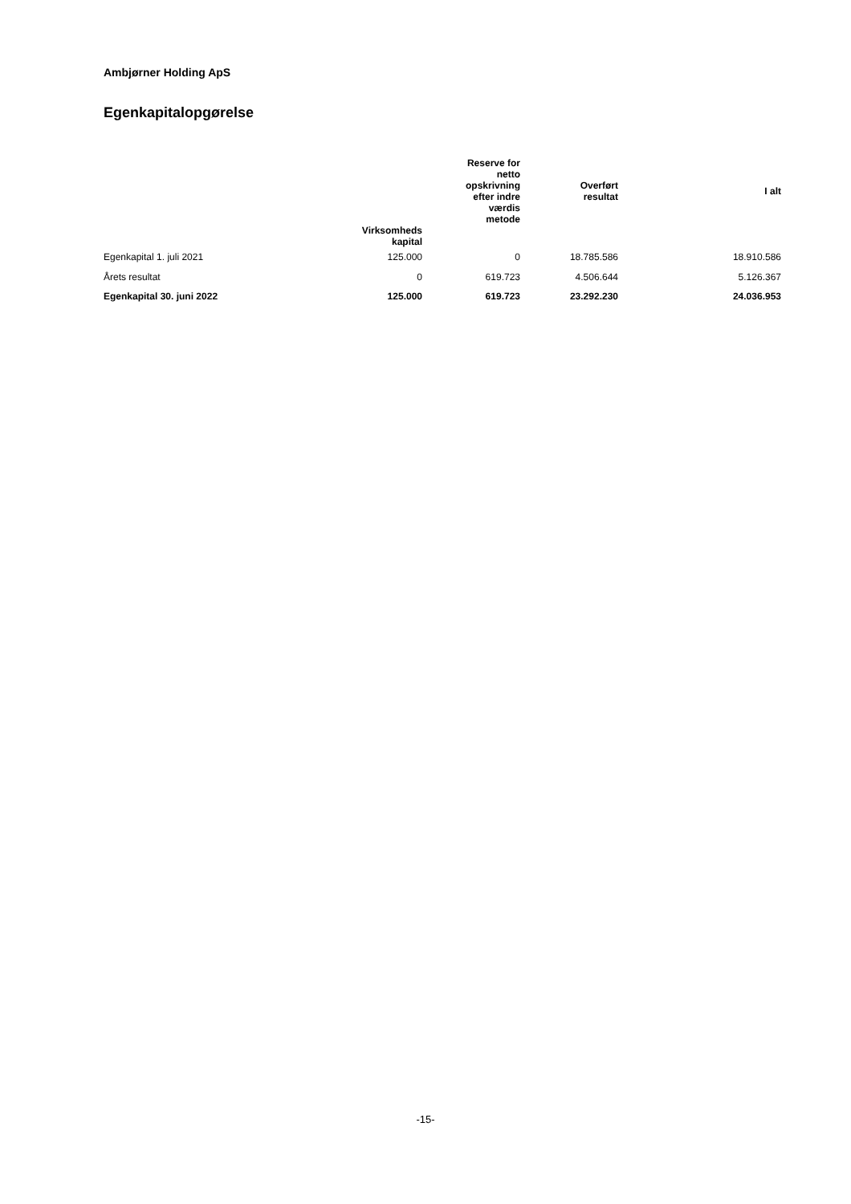Ambjørner Holding ApS
Egenkapitalopgørelse
| | | Reserve for netto opskrivning efter indre værdis metode | Overført resultat | I alt |
| --- | --- | --- | --- | --- |
| | Virksomheds kapital | | | |
| Egenkapital 1. juli 2021 | 125.000 | 0 | 18.785.586 | 18.910.586 |
| Årets resultat | 0 | 619.723 | 4.506.644 | 5.126.367 |
| Egenkapital 30. juni 2022 | 125.000 | 619.723 | 23.292.230 | 24.036.953 |
-15-